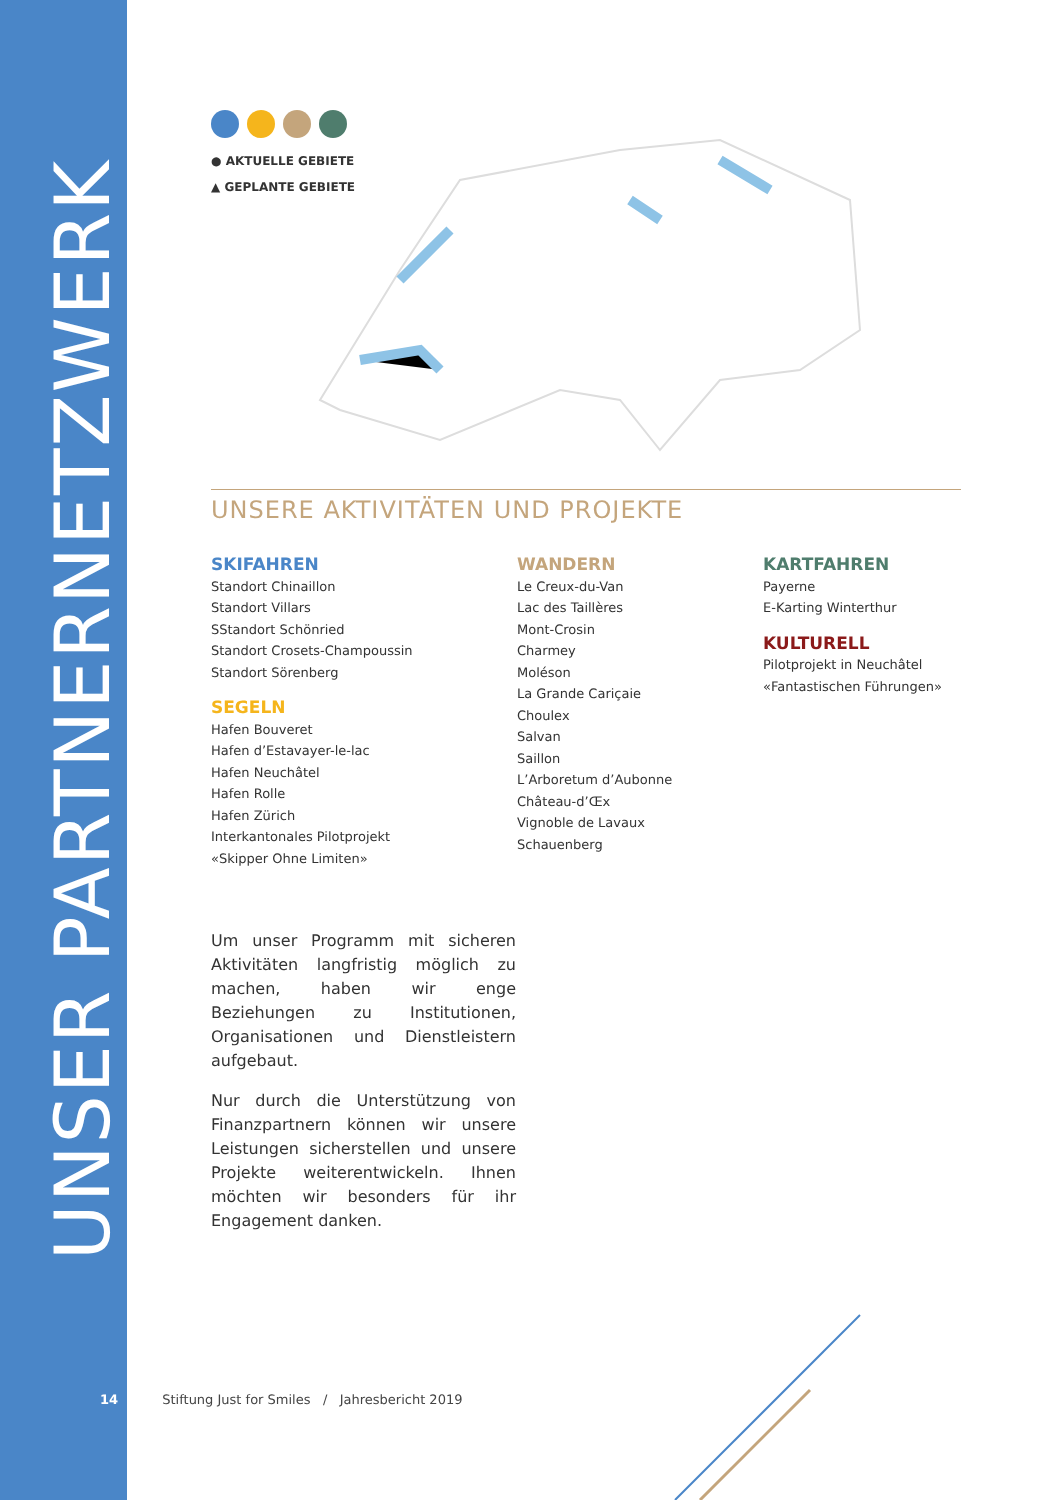UNSER PARTNERNETZWERK
● AKTUELLE GEBIETE
▲ GEPLANTE GEBIETE
UNSERE AKTIVITÄTEN UND PROJEKTE
SKIFAHREN
Standort Chinaillon
Standort Villars
SStandort Schönried
Standort Crosets-Champoussin
Standort Sörenberg
SEGELN
Hafen Bouveret
Hafen d’Estavayer-le-lac
Hafen Neuchâtel
Hafen Rolle
Hafen Zürich
Interkantonales Pilotprojekt
«Skipper Ohne Limiten»
WANDERN
Le Creux-du-Van
Lac des Taillères
Mont-Crosin
Charmey
Moléson
La Grande Cariçaie
Choulex
Salvan
Saillon
L’Arboretum d’Aubonne
Château-d’Œx
Vignoble de Lavaux
Schauenberg
KARTFAHREN
Payerne
E-Karting Winterthur
KULTURELL
Pilotprojekt in Neuchâtel
«Fantastischen Führungen»
Um unser Programm mit sicheren Aktivitäten langfristig möglich zu machen, haben wir enge Beziehungen zu Institutionen, Organisationen und Dienstleistern aufgebaut.
Nur durch die Unterstützung von Finanzpartnern können wir unsere Leistungen sicherstellen und unsere Projekte weiterentwickeln. Ihnen möchten wir besonders für ihr Engagement danken.
14 Stiftung Just for Smiles / Jahresbericht 2019